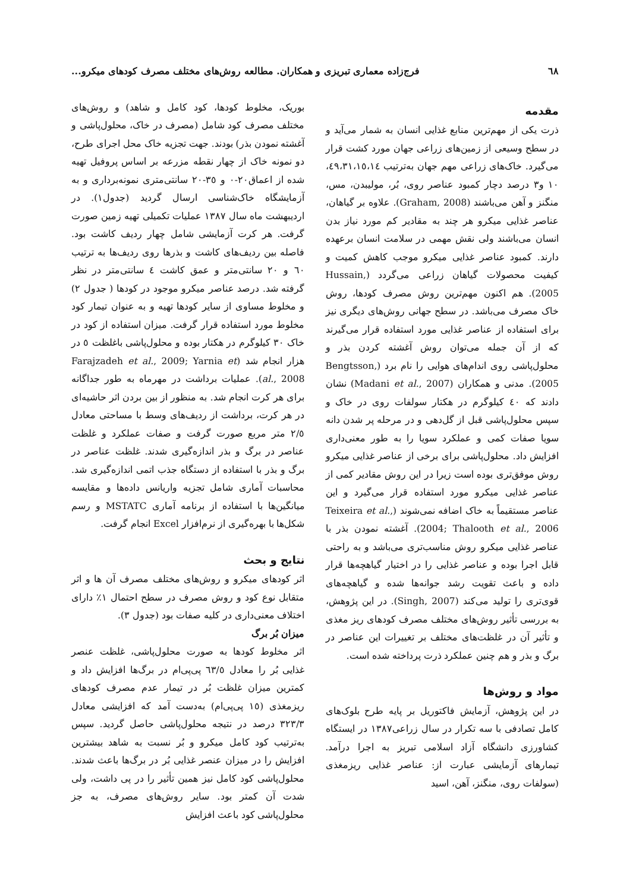٦٨ فرج‌زاده معماری تبریزی و همکاران. مطالعه روش‌های مختلف مصرف کودهای میکرو...
مقدمه
ذرت یکی از مهم‌ترین منابع غذایی انسان به شمار می‌آید و در سطح وسیعی از زمین‌های زراعی جهان مورد کشت قرار می‌گیرد. خاک‌های زراعی مهم جهان به‌ترتیب ٤٩،٣١،١٥،١٤، ١٠ و٣ درصد دچار کمبود عناصر روی، بُر، مولیبدن، مس، منگنز و آهن می‌باشند (Graham, 2008). علاوه بر گیاهان، عناصر غذایی میکرو هر چند به مقادیر کم مورد نیاز بدن انسان می‌باشند ولی نقش مهمی در سلامت انسان برعهده دارند. کمبود عناصر غذایی میکرو موجب کاهش کمیت و کیفیت محصولات گیاهان زراعی می‌گردد (Hussain, 2005). هم اکنون مهم‌ترین روش مصرف کودها، روش خاک مصرف می‌باشد. در سطح جهانی روش‌های دیگری نیز برای استفاده از عناصر غذایی مورد استفاده قرار می‌گیرند که از آن جمله می‌توان روش آغشته کردن بذر و محلول‌پاشی روی اندام‌های هوایی را نام برد (Bengtsson, 2005). مدنی و همکاران (Madani et al., 2007) نشان دادند که ٤٠ کیلوگرم در هکتار سولفات روی در خاک و سپس محلول‌پاشی قبل از گل‌دهی و در مرحله پر شدن دانه سویا صفات کمی و عملکرد سویا را به طور معنی‌داری افزایش داد. محلول‌پاشی برای برخی از عناصر غذایی میکرو روش موفق‌تری بوده است زیرا در این روش مقادیر کمی از عناصر غذایی میکرو مورد استفاده قرار می‌گیرد و این عناصر مستقیماً به خاک اضافه نمی‌شوند (Teixeira et al., 2004; Thalooth et al., 2006). آغشته نمودن بذر با عناصر غذایی میکرو روش مناسب‌تری می‌باشد و به راحتی قابل اجرا بوده و عناصر غذایی را در اختیار گیاهچه‌ها قرار داده و باعث تقویت رشد جوانه‌ها شده و گیاهچه‌های قوی‌تری را تولید می‌کند (Singh, 2007). در این پژوهش، به بررسی تأثیر روش‌های مختلف مصرف کودهای ریز مغذی و تأثیر آن در غلظت‌های مختلف بر تغییرات این عناصر در برگ و بذر و هم چنین عملکرد ذرت پرداخته شده است.
مواد و روش‌ها
در این پژوهش، آزمایش فاکتوریل بر پایه طرح بلوک‌های کامل تصادفی با سه تکرار در سال زراعی١٣٨٧ در ایستگاه کشاورزی دانشگاه آزاد اسلامی تبریز به اجرا درآمد. تیمارهای آزمایشی عبارت از: عناصر غذایی ریزمغذی (سولفات روی، منگنز، آهن، اسید
بوریک، مخلوط کودها، کود کامل و شاهد) و روش‌های مختلف مصرف کود شامل (مصرف در خاک، محلول‌پاشی و آغشته نمودن بذر) بودند. جهت تجزیه خاک محل اجرای طرح، دو نمونه خاک از چهار نقطه مزرعه بر اساس پروفیل تهیه شده از اعماق٢٠-٠ و ٣٥-٢٠ سانتی‌متری نمونه‌برداری و به آزمایشگاه خاک‌شناسی ارسال گردید (جدول١). در اردیبهشت ماه سال ١٣٨٧ عملیات تکمیلی تهیه زمین صورت گرفت. هر کرت آزمایشی شامل چهار ردیف کاشت بود. فاصله بین ردیف‌های کاشت و بذرها روی ردیف‌ها به ترتیب ٦٠ و ٢٠ سانتی‌متر و عمق کاشت ٤ سانتی‌متر در نظر گرفته شد. درصد عناصر میکرو موجود در کودها ( جدول ٢) و مخلوط مساوی از سایر کودها تهیه و به عنوان تیمار کود مخلوط مورد استفاده قرار گرفت. میزان استفاده از کود در خاک ٣٠ کیلوگرم در هکتار بوده و محلول‌پاشی باغلظت ٥ در هزار انجام شد (Farajzadeh et al., 2009; Yarnia et al., 2008). عملیات برداشت در مهرماه به طور جداگانه برای هر کرت انجام شد. به منظور از بین بردن اثر حاشیه‌ای در هر کرت، برداشت از ردیف‌های وسط با مساحتی معادل ٢/٥ متر مربع صورت گرفت و صفات عملکرد و غلظت عناصر در برگ و بذر اندازه‌گیری شدند. غلظت عناصر در برگ و بذر با استفاده از دستگاه جذب اتمی اندازه‌گیری شد. محاسبات آماری شامل تجزیه واریانس داده‌ها و مقایسه میانگین‌ها با استفاده از برنامه آماری MSTATC و رسم شکل‌ها با بهره‌گیری از نرم‌افزار Excel انجام گرفت.
نتایج و بحث
اثر کودهای میکرو و روش‌های مختلف مصرف آن ها و اثر متقابل نوع کود و روش مصرف در سطح احتمال ١٪ دارای اختلاف معنی‌داری در کلیه صفات بود (جدول ٣).
میزان بُر برگ
اثر مخلوط کودها به صورت محلول‌پاشی، غلظت عنصر غذایی بُر را معادل ٦٣/٥ پی‌پی‌ام در برگ‌ها افزایش داد و کمترین میزان غلظت بُر در تیمار عدم مصرف کودهای ریزمغذی (١٥ پی‌پی‌ام) به‌دست آمد که افزایشی معادل ٣٢٣/٣ درصد در نتیجه محلول‌پاشی حاصل گردید. سپس به‌ترتیب کود کامل میکرو و بُر نسبت به شاهد بیشترین افزایش را در میزان عنصر غذایی بُر در برگ‌ها باعث شدند. محلول‌پاشی کود کامل نیز همین تأثیر را در پی داشت، ولی شدت آن کمتر بود. سایر روش‌های مصرف، به جز محلول‌پاشی کود باعث افزایش